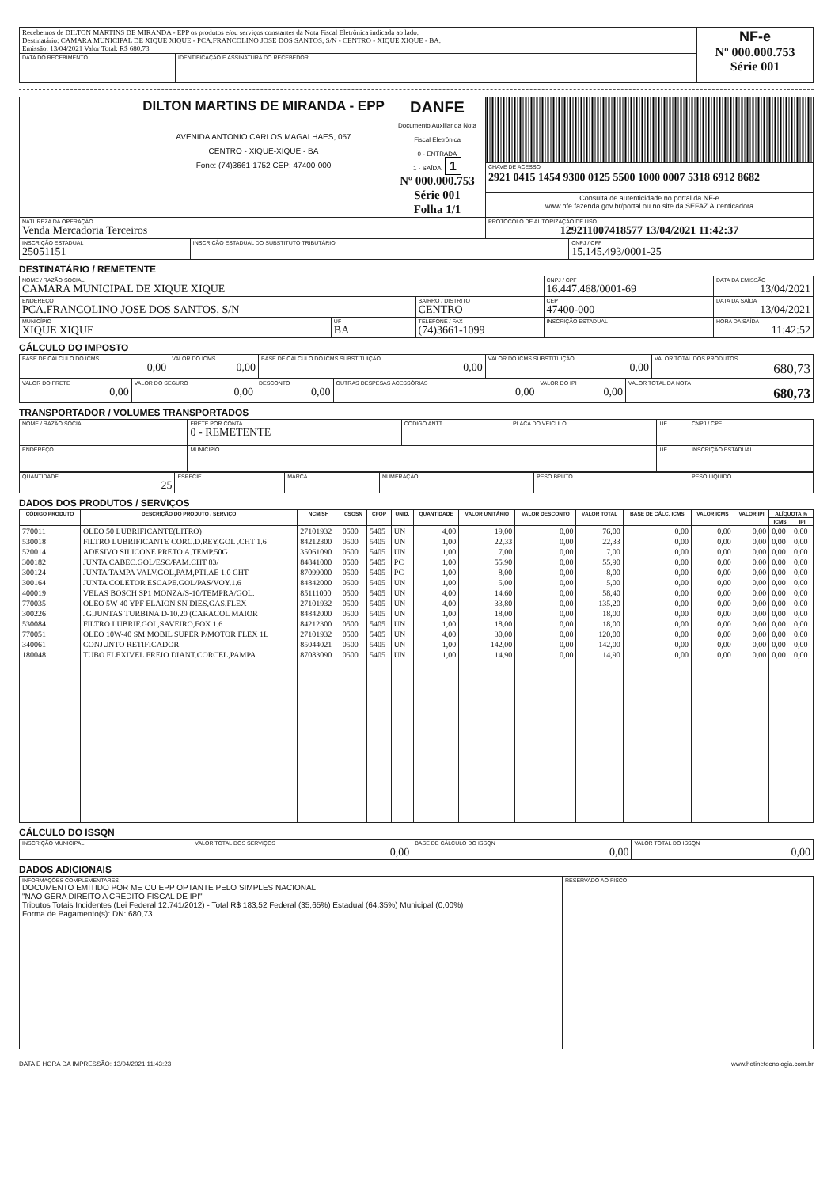| Recebemos de DILTON MARTINS DE MIRANDA - EPP os produtos e/ou serviços constantes da Nota Fiscal Eletrônica indicada ao lado. Destinatário: CAMARA MUNICIPAL DE XIQUE XIQUE - PCA.FRANCOLINO JOSE DOS SANTOS, S/N - CENTRO - XIQUE XIQUE - BA. Emissão: 13/04/2021 Valor Total: R$ 680,73 | | NF-e Nº 000.000.753 Série 001 |
| DATA DO RECEBIMENTO | IDENTIFICAÇÃO E ASSINATURA DO RECEBEDOR | |
| DILTON MARTINS DE MIRANDA - EPP AVENIDA ANTONIO CARLOS MAGALHAES, 057 CENTRO - XIQUE-XIQUE - BA Fone: (74)3661-1752 CEP: 47400-000 | DANFE Documento Auxiliar da Nota Fiscal Eletrônica 0 - ENTRADA 1 - SAÍDA 1 Nº 000.000.753 Série 001 Folha 1/1 | |
| | | CHAVE DE ACESSO 2921 0415 1454 9300 0125 5500 1000 0007 5318 6912 8682 |
| | | Consulta de autenticidade no portal da NF-e www.nfe.fazenda.gov.br/portal ou no site da SEFAZ Autenticadora |
| NATUREZA DA OPERAÇÃO Venda Mercadoria Terceiros | | PROTOCOLO DE AUTORIZAÇÃO DE USO 129211007418577 13/04/2021 11:42:37 |
| INSCRIÇÃO ESTADUAL 25051151 | INSCRIÇÃO ESTADUAL DO SUBSTITUTO TRIBUTÁRIO | CNPJ / CPF 15.145.493/0001-25 |
DESTINATÁRIO / REMETENTE
| NOME / RAZÃO SOCIAL CAMARA MUNICIPAL DE XIQUE XIQUE | | | CNPJ / CPF 16.447.468/0001-69 | | DATA DA EMISSÃO 13/04/2021 |
| ENDEREÇO PCA.FRANCOLINO JOSE DOS SANTOS, S/N | | BAIRRO / DISTRITO CENTRO | | CEP 47400-000 | DATA DA SAÍDA 13/04/2021 |
| MUNICÍPIO XIQUE XIQUE | UF BA | TELEFONE / FAX (74)3661-1099 | INSCRIÇÃO ESTADUAL | | HORA DA SAÍDA 11:42:52 |
CÁLCULO DO IMPOSTO
| BASE DE CÁLCULO DO ICMS 0,00 | VALOR DO ICMS 0,00 | BASE DE CÁLCULO DO ICMS SUBSTITUIÇÃO 0,00 | VALOR DO ICMS SUBSTITUIÇÃO 0,00 | VALOR TOTAL DOS PRODUTOS 680,73 |
| VALOR DO FRETE 0,00 | VALOR DO SEGURO 0,00 | DESCONTO 0,00 | OUTRAS DESPESAS ACESSÓRIAS 0,00 | VALOR DO IPI 0,00 | VALOR TOTAL DA NOTA 680,73 |
TRANSPORTADOR / VOLUMES TRANSPORTADOS
| NOME / RAZÃO SOCIAL | FRETE POR CONTA 0 - REMETENTE | CÓDIGO ANTT | PLACA DO VEÍCULO | UF | CNPJ / CPF |
| ENDEREÇO | MUNICÍPIO | | | UF | INSCRIÇÃO ESTADUAL |
| QUANTIDADE 25 | ESPÉCIE | MARCA | NUMERAÇÃO | PESO BRUTO | PESO LÍQUIDO |
DADOS DOS PRODUTOS / SERVIÇOS
| CÓDIGO PRODUTO | DESCRIÇÃO DO PRODUTO / SERVIÇO | NCM/SH | CSOSN | CFOP | UNID. | QUANTIDADE | VALOR UNITÁRIO | VALOR DESCONTO | VALOR TOTAL | BASE DE CÁLC. ICMS | VALOR ICMS | VALOR IPI | ALÍQUOTA % | |
| --- | --- | --- | --- | --- | --- | --- | --- | --- | --- | --- | --- | --- | --- | --- |
| | | | | | | | | | | | | | ICMS | IPI |
| 770011 | OLEO 50 LUBRIFICANTE(LITRO) | 27101932 | 0500 | 5405 | UN | 4,00 | 19,00 | 0,00 | 76,00 | 0,00 | 0,00 | 0,00 | 0,00 | 0,00 |
| 530018 | FILTRO LUBRIFICANTE CORC.D.REY,GOL .CHT 1.6 | 84212300 | 0500 | 5405 | UN | 1,00 | 22,33 | 0,00 | 22,33 | 0,00 | 0,00 | 0,00 | 0,00 | 0,00 |
| 520014 | ADESIVO SILICONE PRETO A.TEMP.50G | 35061090 | 0500 | 5405 | UN | 1,00 | 7,00 | 0,00 | 7,00 | 0,00 | 0,00 | 0,00 | 0,00 | 0,00 |
| 300182 | JUNTA CABEC.GOL/ESC/PAM.CHT 83/ | 84841000 | 0500 | 5405 | PC | 1,00 | 55,90 | 0,00 | 55,90 | 0,00 | 0,00 | 0,00 | 0,00 | 0,00 |
| 300124 | JUNTA TAMPA VALV.GOL,PAM,PTI.AE 1.0 CHT | 87099000 | 0500 | 5405 | PC | 1,00 | 8,00 | 0,00 | 8,00 | 0,00 | 0,00 | 0,00 | 0,00 | 0,00 |
| 300164 | JUNTA COLETOR ESCAPE.GOL/PAS/VOY.1.6 | 84842000 | 0500 | 5405 | UN | 1,00 | 5,00 | 0,00 | 5,00 | 0,00 | 0,00 | 0,00 | 0,00 | 0,00 |
| 400019 | VELAS BOSCH SP1 MONZA/S-10/TEMPRA/GOL. | 85111000 | 0500 | 5405 | UN | 4,00 | 14,60 | 0,00 | 58,40 | 0,00 | 0,00 | 0,00 | 0,00 | 0,00 |
| 770035 | OLEO 5W-40 YPF ELAION SN DIES,GAS,FLEX | 27101932 | 0500 | 5405 | UN | 4,00 | 33,80 | 0,00 | 135,20 | 0,00 | 0,00 | 0,00 | 0,00 | 0,00 |
| 300226 | JG.JUNTAS TURBINA D-10.20 (CARACOL MAIOR | 84842000 | 0500 | 5405 | UN | 1,00 | 18,00 | 0,00 | 18,00 | 0,00 | 0,00 | 0,00 | 0,00 | 0,00 |
| 530084 | FILTRO LUBRIF.GOL,SAVEIRO,FOX 1.6 | 84212300 | 0500 | 5405 | UN | 1,00 | 18,00 | 0,00 | 18,00 | 0,00 | 0,00 | 0,00 | 0,00 | 0,00 |
| 770051 | OLEO 10W-40 SM MOBIL SUPER P/MOTOR FLEX 1L | 27101932 | 0500 | 5405 | UN | 4,00 | 30,00 | 0,00 | 120,00 | 0,00 | 0,00 | 0,00 | 0,00 | 0,00 |
| 340061 | CONJUNTO RETIFICADOR | 85044021 | 0500 | 5405 | UN | 1,00 | 142,00 | 0,00 | 142,00 | 0,00 | 0,00 | 0,00 | 0,00 | 0,00 |
| 180048 | TUBO FLEXIVEL FREIO DIANT.CORCEL,PAMPA | 87083090 | 0500 | 5405 | UN | 1,00 | 14,90 | 0,00 | 14,90 | 0,00 | 0,00 | 0,00 | 0,00 | 0,00 |
CÁLCULO DO ISSQN
| INSCRIÇÃO MUNICIPAL | VALOR TOTAL DOS SERVIÇOS 0,00 | BASE DE CÁLCULO DO ISSQN 0,00 | VALOR TOTAL DO ISSQN 0,00 |
DADOS ADICIONAIS
| INFORMAÇÕES COMPLEMENTARES DOCUMENTO EMITIDO POR ME OU EPP OPTANTE PELO SIMPLES NACIONAL "NAO GERA DIREITO A CREDITO FISCAL DE IPI" Tributos Totais Incidentes (Lei Federal 12.741/2012) - Total R$ 183,52 Federal (35,65%) Estadual (64,35%) Municipal (0,00%) Forma de Pagamento(s): DN: 680,73 | RESERVADO AO FISCO |
DATA E HORA DA IMPRESSÃO: 13/04/2021 11:43:23 www.hotinetecnologia.com.br